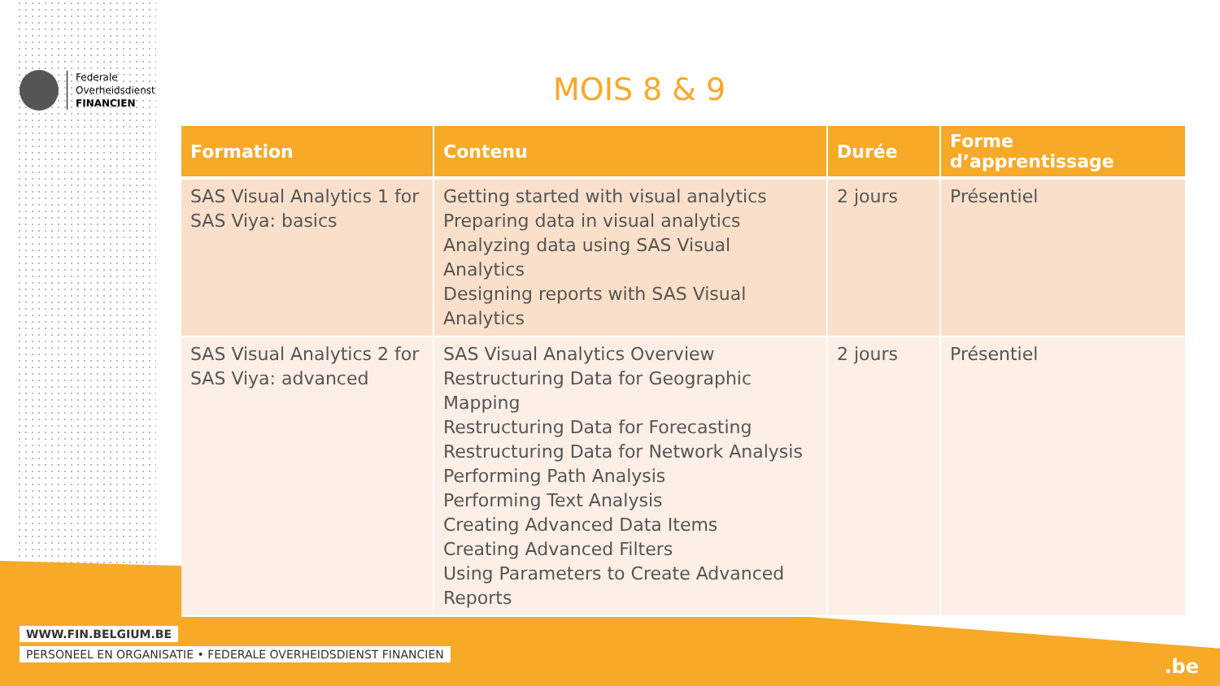Federale
Overheidsdienst
FINANCIEN
MOIS 8 & 9
| Formation | Contenu | Durée | Forme d’apprentissage |
| --- | --- | --- | --- |
| SAS Visual Analytics 1 for SAS Viya: basics | Getting started with visual analytics Preparing data in visual analytics Analyzing data using SAS Visual Analytics Designing reports with SAS Visual Analytics | 2 jours | Présentiel |
| SAS Visual Analytics 2 for SAS Viya: advanced | SAS Visual Analytics Overview Restructuring Data for Geographic Mapping Restructuring Data for Forecasting Restructuring Data for Network Analysis Performing Path Analysis Performing Text Analysis Creating Advanced Data Items Creating Advanced Filters Using Parameters to Create Advanced Reports | 2 jours | Présentiel |
WWW.FIN.BELGIUM.BE
PERSONEEL EN ORGANISATIE • FEDERALE OVERHEIDSDIENST FINANCIEN
.be